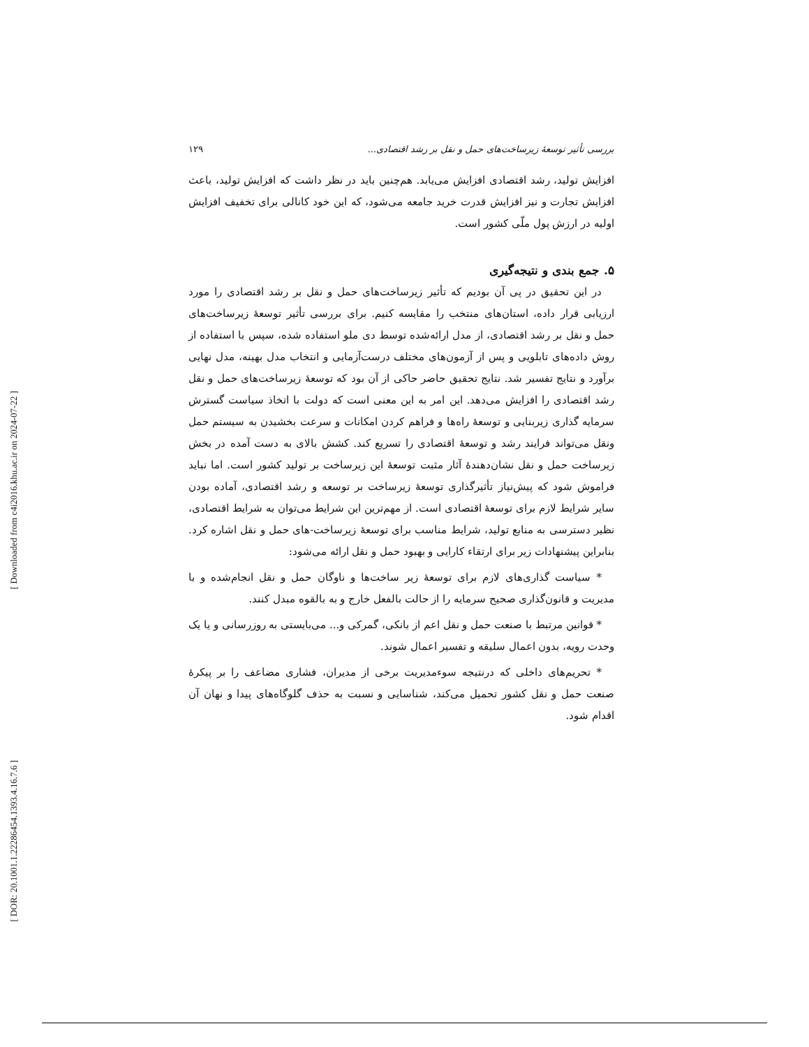[ Downloaded from c4i2016.khu.ac.ir on 2024-07-22 ]
[ DOR: 20.1001.1.22286454.1393.4.16.7.6 ]
بررسی تأثیر توسعهٔ زیرساخت‌های حمل و نقل بر رشد اقتصادی... ۱۲۹
افزایش تولید، رشد اقتصادی افزایش می‌یابد. هم‌چنین باید در نظر داشت که افزایش تولید، باعث افزایش تجارت و نیز افزایش قدرت خرید جامعه می‌شود، که این خود کانالی برای تخفیف افزایش اولیه در ارزش پول ملّی کشور است.
۵. جمع بندی و نتیجه‌گیری
در این تحقیق در پی آن بودیم که تأثیر زیرساخت‌های حمل و نقل بر رشد اقتصادی را مورد ارزیابی قرار داده، استان‌های منتخب را مقایسه کنیم. برای بررسی تأثیر توسعهٔ زیرساخت‌های حمل و نقل بر رشد اقتصادی، از مدل ارائه‌شده توسط دی ملو استفاده شده، سپس با استفاده از روش داده‌های تابلویی و پس از آزمون‌های مختلف درست‌آزمایی و انتخاب مدل بهینه، مدل نهایی برآورد و نتایج تفسیر شد. نتایج تحقیق حاضر حاکی از آن بود که توسعهٔ زیرساخت‌های حمل و نقل رشد اقتصادی را افزایش می‌دهد. این امر به این معنی است که دولت با اتخاذ سیاست گسترش سرمایه گذاری زیربنایی و توسعهٔ راه‌ها و فراهم کردن امکانات و سرعت بخشیدن به سیستم حمل ونقل می‌تواند فرایند رشد و توسعهٔ اقتصادی را تسریع کند. کشش بالای به دست آمده در بخش زیرساخت حمل و نقل نشان‌دهندهٔ آثار مثبت توسعهٔ این زیرساخت بر تولید کشور است. اما نباید فراموش شود که پیش‌نیاز تأثیرگذاری توسعهٔ زیرساخت بر توسعه و رشد اقتصادی، آماده بودن سایر شرایط لازم برای توسعهٔ اقتصادی است. از مهم‌ترین این شرایط می‌توان به شرایط اقتصادی، نظیر دسترسی به منابع تولید، شرایط مناسب برای توسعهٔ زیرساخت-های حمل و نقل اشاره کرد. بنابراین پیشنهادات زیر برای ارتقاء کارایی و بهبود حمل و نقل ارائه می‌شود:
* سیاست گذاری‌های لازم برای توسعهٔ زیر ساخت‌ها و ناوگان حمل و نقل انجام‌شده و با مدیریت و قانون‌گذاری صحیح سرمایه را از حالت بالفعل خارج و به بالقوه مبدل کنند.
* قوانین مرتبط با صنعت حمل و نقل اعم از بانکی، گمرکی و... می‌بایستی به روزرسانی و یا یک وحدت رویه، بدون اعمال سلیقه و تفسیر اعمال شوند.
* تحریم‌های داخلی که درنتیجه سوءمدیریت برخی از مدیران، فشاری مضاعف را بر پیکرهٔ صنعت حمل و نقل کشور تحمیل می‌کند، شناسایی و نسبت به حذف گلوگاه‌های پیدا و نهان آن اقدام شود.